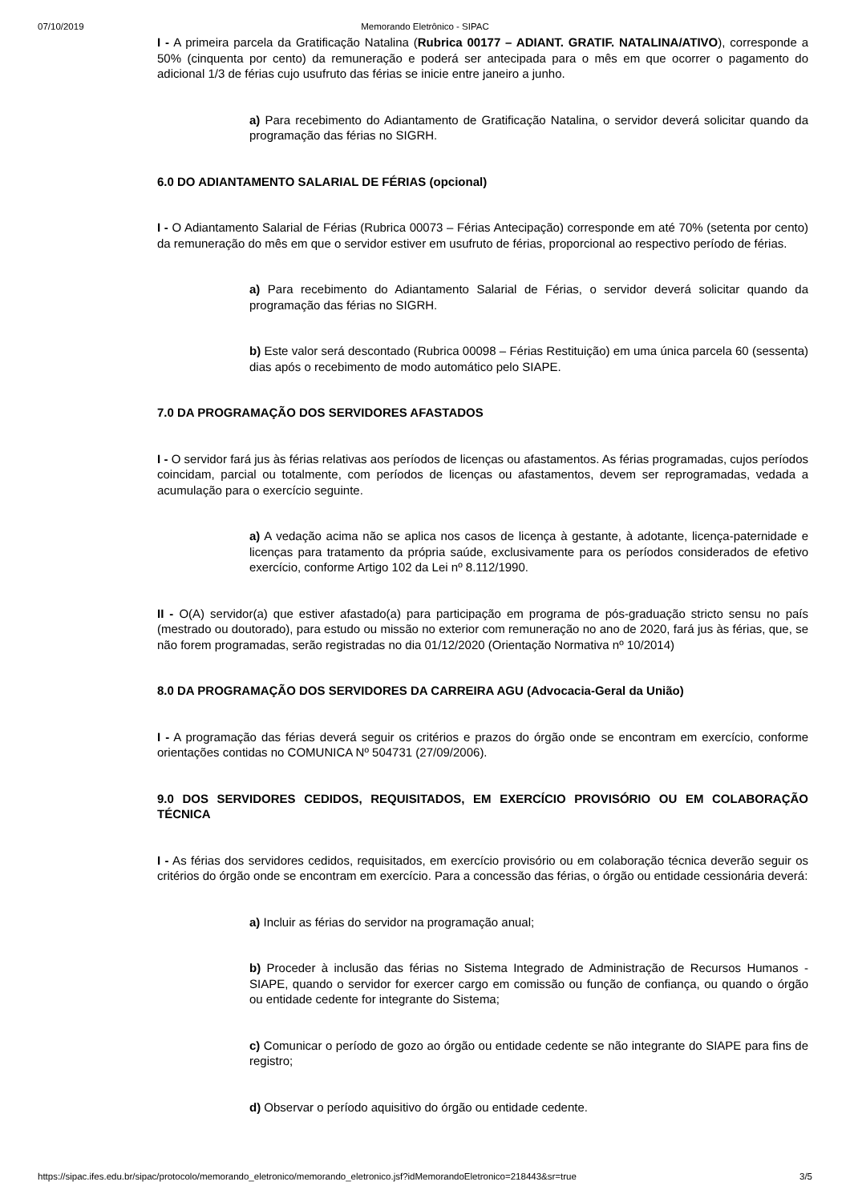07/10/2019 Memorando Eletrônico - SIPAC
I - A primeira parcela da Gratificação Natalina (Rubrica 00177 – ADIANT. GRATIF. NATALINA/ATIVO), corresponde a 50% (cinquenta por cento) da remuneração e poderá ser antecipada para o mês em que ocorrer o pagamento do adicional 1/3 de férias cujo usufruto das férias se inicie entre janeiro a junho.
a) Para recebimento do Adiantamento de Gratificação Natalina, o servidor deverá solicitar quando da programação das férias no SIGRH.
6.0 DO ADIANTAMENTO SALARIAL DE FÉRIAS (opcional)
I - O Adiantamento Salarial de Férias (Rubrica 00073 – Férias Antecipação) corresponde em até 70% (setenta por cento) da remuneração do mês em que o servidor estiver em usufruto de férias, proporcional ao respectivo período de férias.
a) Para recebimento do Adiantamento Salarial de Férias, o servidor deverá solicitar quando da programação das férias no SIGRH.
b) Este valor será descontado (Rubrica 00098 – Férias Restituição) em uma única parcela 60 (sessenta) dias após o recebimento de modo automático pelo SIAPE.
7.0 DA PROGRAMAÇÃO DOS SERVIDORES AFASTADOS
I - O servidor fará jus às férias relativas aos períodos de licenças ou afastamentos. As férias programadas, cujos períodos coincidam, parcial ou totalmente, com períodos de licenças ou afastamentos, devem ser reprogramadas, vedada a acumulação para o exercício seguinte.
a) A vedação acima não se aplica nos casos de licença à gestante, à adotante, licença-paternidade e licenças para tratamento da própria saúde, exclusivamente para os períodos considerados de efetivo exercício, conforme Artigo 102 da Lei nº 8.112/1990.
II - O(A) servidor(a) que estiver afastado(a) para participação em programa de pós-graduação stricto sensu no país (mestrado ou doutorado), para estudo ou missão no exterior com remuneração no ano de 2020, fará jus às férias, que, se não forem programadas, serão registradas no dia 01/12/2020 (Orientação Normativa nº 10/2014)
8.0 DA PROGRAMAÇÃO DOS SERVIDORES DA CARREIRA AGU (Advocacia-Geral da União)
I - A programação das férias deverá seguir os critérios e prazos do órgão onde se encontram em exercício, conforme orientações contidas no COMUNICA Nº 504731 (27/09/2006).
9.0 DOS SERVIDORES CEDIDOS, REQUISITADOS, EM EXERCÍCIO PROVISÓRIO OU EM COLABORAÇÃO TÉCNICA
I - As férias dos servidores cedidos, requisitados, em exercício provisório ou em colaboração técnica deverão seguir os critérios do órgão onde se encontram em exercício. Para a concessão das férias, o órgão ou entidade cessionária deverá:
a) Incluir as férias do servidor na programação anual;
b) Proceder à inclusão das férias no Sistema Integrado de Administração de Recursos Humanos - SIAPE, quando o servidor for exercer cargo em comissão ou função de confiança, ou quando o órgão ou entidade cedente for integrante do Sistema;
c) Comunicar o período de gozo ao órgão ou entidade cedente se não integrante do SIAPE para fins de registro;
d) Observar o período aquisitivo do órgão ou entidade cedente.
https://sipac.ifes.edu.br/sipac/protocolo/memorando_eletronico/memorando_eletronico.jsf?idMemorandoEletronico=218443&sr=true 3/5